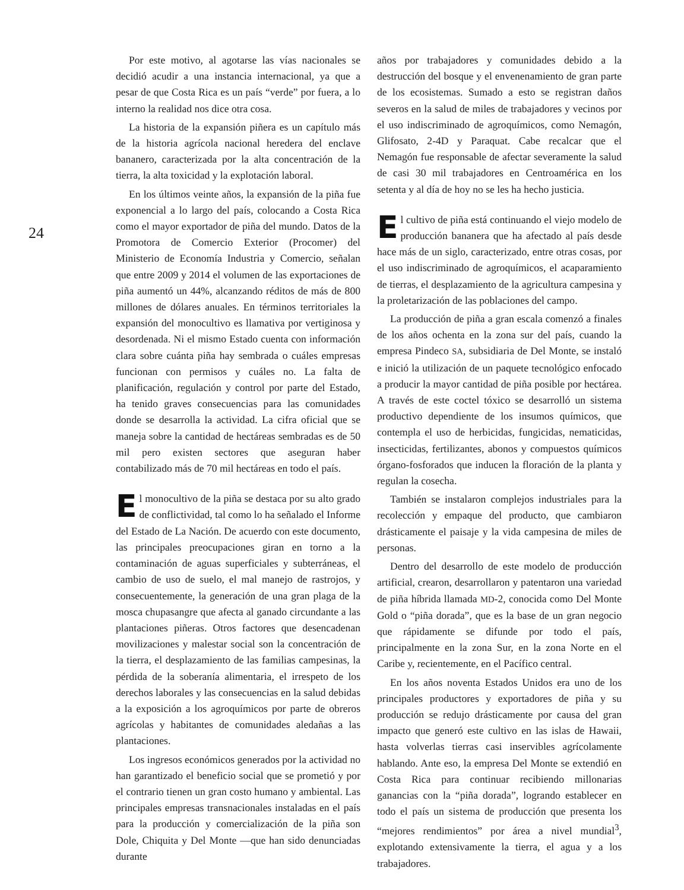24
Por este motivo, al agotarse las vías nacionales se decidió acudir a una instancia internacional, ya que a pesar de que Costa Rica es un país “verde” por fuera, a lo interno la realidad nos dice otra cosa.
La historia de la expansión piñera es un capítulo más de la historia agrícola nacional heredera del enclave bananero, caracterizada por la alta concentración de la tierra, la alta toxicidad y la explotación laboral.
En los últimos veinte años, la expansión de la piña fue exponencial a lo largo del país, colocando a Costa Rica como el mayor exportador de piña del mundo. Datos de la Promotora de Comercio Exterior (Procomer) del Ministerio de Economía Industria y Comercio, señalan que entre 2009 y 2014 el volumen de las exportaciones de piña aumentó un 44%, alcanzando réditos de más de 800 millones de dólares anuales. En términos territoriales la expansión del monocultivo es llamativa por vertiginosa y desordenada. Ni el mismo Estado cuenta con información clara sobre cuánta piña hay sembrada o cuáles empresas funcionan con permisos y cuáles no. La falta de planificación, regulación y control por parte del Estado, ha tenido graves consecuencias para las comunidades donde se desarrolla la actividad. La cifra oficial que se maneja sobre la cantidad de hectáreas sembradas es de 50 mil pero existen sectores que aseguran haber contabilizado más de 70 mil hectáreas en todo el país.
El monocultivo de la piña se destaca por su alto grado de conflictividad, tal como lo ha señalado el Informe del Estado de La Nación. De acuerdo con este documento, las principales preocupaciones giran en torno a la contaminación de aguas superficiales y subterráneas, el cambio de uso de suelo, el mal manejo de rastrojos, y consecuentemente, la generación de una gran plaga de la mosca chupasangre que afecta al ganado circundante a las plantaciones piñeras. Otros factores que desencadenan movilizaciones y malestar social son la concentración de la tierra, el desplazamiento de las familias campesinas, la pérdida de la soberanía alimentaria, el irrespeto de los derechos laborales y las consecuencias en la salud debidas a la exposición a los agroquímicos por parte de obreros agrícolas y habitantes de comunidades aledañas a las plantaciones.
Los ingresos económicos generados por la actividad no han garantizado el beneficio social que se prometió y por el contrario tienen un gran costo humano y ambiental. Las principales empresas transnacionales instaladas en el país para la producción y comercialización de la piña son Dole, Chiquita y Del Monte —que han sido denunciadas durante
años por trabajadores y comunidades debido a la destrucción del bosque y el envenenamiento de gran parte de los ecosistemas. Sumado a esto se registran daños severos en la salud de miles de trabajadores y vecinos por el uso indiscriminado de agroquímicos, como Nemagón, Glifosato, 2-4D y Paraquat. Cabe recalcar que el Nemagón fue responsable de afectar severamente la salud de casi 30 mil trabajadores en Centroamérica en los setenta y al día de hoy no se les ha hecho justicia.
El cultivo de piña está continuando el viejo modelo de producción bananera que ha afectado al país desde hace más de un siglo, caracterizado, entre otras cosas, por el uso indiscriminado de agroquímicos, el acaparamiento de tierras, el desplazamiento de la agricultura campesina y la proletarización de las poblaciones del campo.
La producción de piña a gran escala comenzó a finales de los años ochenta en la zona sur del país, cuando la empresa Pindeco SA, subsidiaria de Del Monte, se instaló e inició la utilización de un paquete tecnológico enfocado a producir la mayor cantidad de piña posible por hectárea. A través de este coctel tóxico se desarrolló un sistema productivo dependiente de los insumos químicos, que contempla el uso de herbicidas, fungicidas, nematicidas, insecticidas, fertilizantes, abonos y compuestos químicos órgano-fosforados que inducen la floración de la planta y regulan la cosecha.
También se instalaron complejos industriales para la recolección y empaque del producto, que cambiaron drásticamente el paisaje y la vida campesina de miles de personas.
Dentro del desarrollo de este modelo de producción artificial, crearon, desarrollaron y patentaron una variedad de piña híbrida llamada MD-2, conocida como Del Monte Gold o “piña dorada”, que es la base de un gran negocio que rápidamente se difunde por todo el país, principalmente en la zona Sur, en la zona Norte en el Caribe y, recientemente, en el Pacífico central.
En los años noventa Estados Unidos era uno de los principales productores y exportadores de piña y su producción se redujo drásticamente por causa del gran impacto que generó este cultivo en las islas de Hawaii, hasta volverlas tierras casi inservibles agrícolamente hablando. Ante eso, la empresa Del Monte se extendió en Costa Rica para continuar recibiendo millonarias ganancias con la “piña dorada”, logrando establecer en todo el país un sistema de producción que presenta los “mejores rendimientos” por área a nivel mundial<sup>3</sup>, explotando extensivamente la tierra, el agua y a los trabajadores.